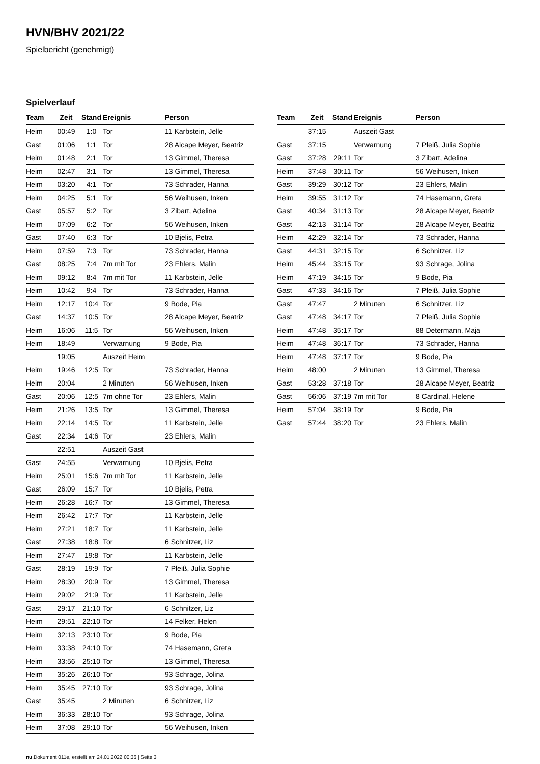HVN/BHV 2021/22
Spielbericht (genehmigt)
Spielverlauf
| Team | Zeit | Stand | Ereignis | Person |
| --- | --- | --- | --- | --- |
| Heim | 00:49 | 1:0 | Tor | 11 Karbstein, Jelle |
| Gast | 01:06 | 1:1 | Tor | 28 Alcape Meyer, Beatriz |
| Heim | 01:48 | 2:1 | Tor | 13 Gimmel, Theresa |
| Heim | 02:47 | 3:1 | Tor | 13 Gimmel, Theresa |
| Heim | 03:20 | 4:1 | Tor | 73 Schrader, Hanna |
| Heim | 04:25 | 5:1 | Tor | 56 Weihusen, Inken |
| Gast | 05:57 | 5:2 | Tor | 3 Zibart, Adelina |
| Heim | 07:09 | 6:2 | Tor | 56 Weihusen, Inken |
| Gast | 07:40 | 6:3 | Tor | 10 Bjelis, Petra |
| Heim | 07:59 | 7:3 | Tor | 73 Schrader, Hanna |
| Gast | 08:25 | 7:4 | 7m mit Tor | 23 Ehlers, Malin |
| Heim | 09:12 | 8:4 | 7m mit Tor | 11 Karbstein, Jelle |
| Heim | 10:42 | 9:4 | Tor | 73 Schrader, Hanna |
| Heim | 12:17 | 10:4 | Tor | 9 Bode, Pia |
| Gast | 14:37 | 10:5 | Tor | 28 Alcape Meyer, Beatriz |
| Heim | 16:06 | 11:5 | Tor | 56 Weihusen, Inken |
| Heim | 18:49 | | Verwarnung | 9 Bode, Pia |
| | 19:05 | | Auszeit Heim | |
| Heim | 19:46 | 12:5 | Tor | 73 Schrader, Hanna |
| Heim | 20:04 | | 2 Minuten | 56 Weihusen, Inken |
| Gast | 20:06 | 12:5 | 7m ohne Tor | 23 Ehlers, Malin |
| Heim | 21:26 | 13:5 | Tor | 13 Gimmel, Theresa |
| Heim | 22:14 | 14:5 | Tor | 11 Karbstein, Jelle |
| Gast | 22:34 | 14:6 | Tor | 23 Ehlers, Malin |
| | 22:51 | | Auszeit Gast | |
| Gast | 24:55 | | Verwarnung | 10 Bjelis, Petra |
| Heim | 25:01 | 15:6 | 7m mit Tor | 11 Karbstein, Jelle |
| Gast | 26:09 | 15:7 | Tor | 10 Bjelis, Petra |
| Heim | 26:28 | 16:7 | Tor | 13 Gimmel, Theresa |
| Heim | 26:42 | 17:7 | Tor | 11 Karbstein, Jelle |
| Heim | 27:21 | 18:7 | Tor | 11 Karbstein, Jelle |
| Gast | 27:38 | 18:8 | Tor | 6 Schnitzer, Liz |
| Heim | 27:47 | 19:8 | Tor | 11 Karbstein, Jelle |
| Gast | 28:19 | 19:9 | Tor | 7 Pleiß, Julia Sophie |
| Heim | 28:30 | 20:9 | Tor | 13 Gimmel, Theresa |
| Heim | 29:02 | 21:9 | Tor | 11 Karbstein, Jelle |
| Gast | 29:17 | 21:10 | Tor | 6 Schnitzer, Liz |
| Heim | 29:51 | 22:10 | Tor | 14 Felker, Helen |
| Heim | 32:13 | 23:10 | Tor | 9 Bode, Pia |
| Heim | 33:38 | 24:10 | Tor | 74 Hasemann, Greta |
| Heim | 33:56 | 25:10 | Tor | 13 Gimmel, Theresa |
| Heim | 35:26 | 26:10 | Tor | 93 Schrage, Jolina |
| Heim | 35:45 | 27:10 | Tor | 93 Schrage, Jolina |
| Gast | 35:45 | | 2 Minuten | 6 Schnitzer, Liz |
| Heim | 36:33 | 28:10 | Tor | 93 Schrage, Jolina |
| Heim | 37:08 | 29:10 | Tor | 56 Weihusen, Inken |
| Team | Zeit | Stand | Ereignis | Person |
| --- | --- | --- | --- | --- |
| | 37:15 | | Auszeit Gast | |
| Gast | 37:15 | | Verwarnung | 7 Pleiß, Julia Sophie |
| Gast | 37:28 | 29:11 | Tor | 3 Zibart, Adelina |
| Heim | 37:48 | 30:11 | Tor | 56 Weihusen, Inken |
| Gast | 39:29 | 30:12 | Tor | 23 Ehlers, Malin |
| Heim | 39:55 | 31:12 | Tor | 74 Hasemann, Greta |
| Gast | 40:34 | 31:13 | Tor | 28 Alcape Meyer, Beatriz |
| Gast | 42:13 | 31:14 | Tor | 28 Alcape Meyer, Beatriz |
| Heim | 42:29 | 32:14 | Tor | 73 Schrader, Hanna |
| Gast | 44:31 | 32:15 | Tor | 6 Schnitzer, Liz |
| Heim | 45:44 | 33:15 | Tor | 93 Schrage, Jolina |
| Heim | 47:19 | 34:15 | Tor | 9 Bode, Pia |
| Gast | 47:33 | 34:16 | Tor | 7 Pleiß, Julia Sophie |
| Gast | 47:47 | | 2 Minuten | 6 Schnitzer, Liz |
| Gast | 47:48 | 34:17 | Tor | 7 Pleiß, Julia Sophie |
| Heim | 47:48 | 35:17 | Tor | 88 Determann, Maja |
| Heim | 47:48 | 36:17 | Tor | 73 Schrader, Hanna |
| Heim | 47:48 | 37:17 | Tor | 9 Bode, Pia |
| Heim | 48:00 | | 2 Minuten | 13 Gimmel, Theresa |
| Gast | 53:28 | 37:18 | Tor | 28 Alcape Meyer, Beatriz |
| Gast | 56:06 | 37:19 | 7m mit Tor | 8 Cardinal, Helene |
| Heim | 57:04 | 38:19 | Tor | 9 Bode, Pia |
| Gast | 57:44 | 38:20 | Tor | 23 Ehlers, Malin |
nu.Dokument 011e, erstellt am 24.01.2022 00:36 | Seite 3